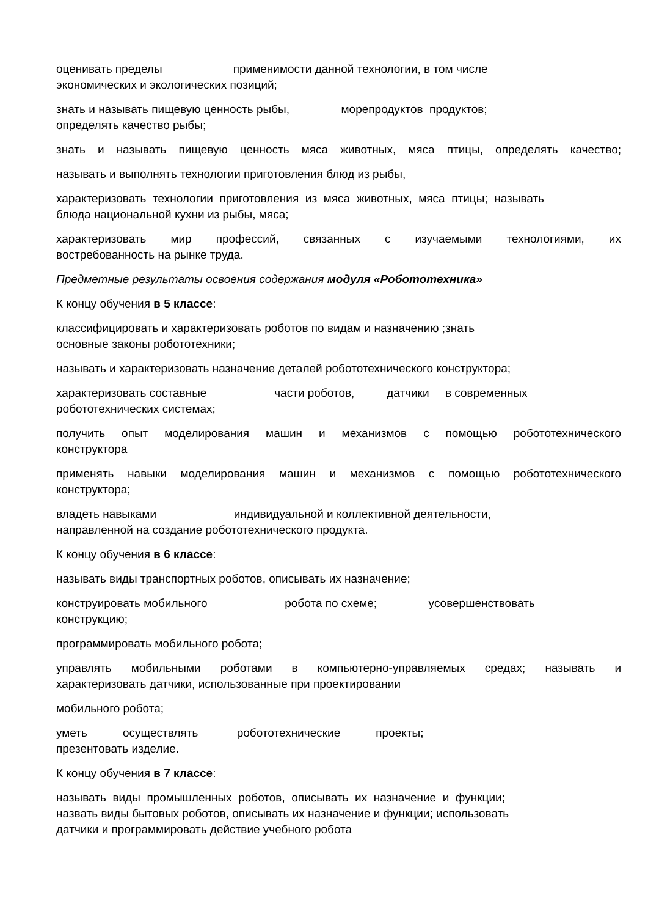оценивать пределы применимости данной технологии, в том числе
экономических и экологических позиций;
знать и называть пищевую ценность рыбы, морепродуктов продуктов;
определять качество рыбы;
знать и называть пищевую ценность мяса животных, мяса птицы, определять качество;
называть и выполнять технологии приготовления блюд из рыбы,
характеризовать технологии приготовления из мяса животных, мяса птицы; называть
блюда национальной кухни из рыбы, мяса;
характеризовать мир профессий, связанных с изучаемыми технологиями, их
востребованность на рынке труда.
Предметные результаты освоения содержания модуля «Робототехника»
К концу обучения в 5 классе:
классифицировать и характеризовать роботов по видам и назначению ;знать
основные законы робототехники;
называть и характеризовать назначение деталей робототехнического конструктора;
характеризовать составные части роботов, датчики в современных
робототехнических системах;
получить опыт моделирования машин и механизмов с помощью робототехнического
конструктора
применять навыки моделирования машин и механизмов с помощью робототехнического
конструктора;
владеть навыками индивидуальной и коллективной деятельности,
направленной на создание робототехнического продукта.
К концу обучения в 6 классе:
называть виды транспортных роботов, описывать их назначение;
конструировать мобильного робота по схеме; усовершенствовать
конструкцию;
программировать мобильного робота;
управлять мобильными роботами в компьютерно-управляемых средах; называть и
характеризовать датчики, использованные при проектировании
мобильного робота;
уметь осуществлять робототехнические проекты;
презентовать изделие.
К концу обучения в 7 классе:
называть виды промышленных роботов, описывать их назначение и функции;
назвать виды бытовых роботов, описывать их назначение и функции; использовать
датчики и программировать действие учебного робота